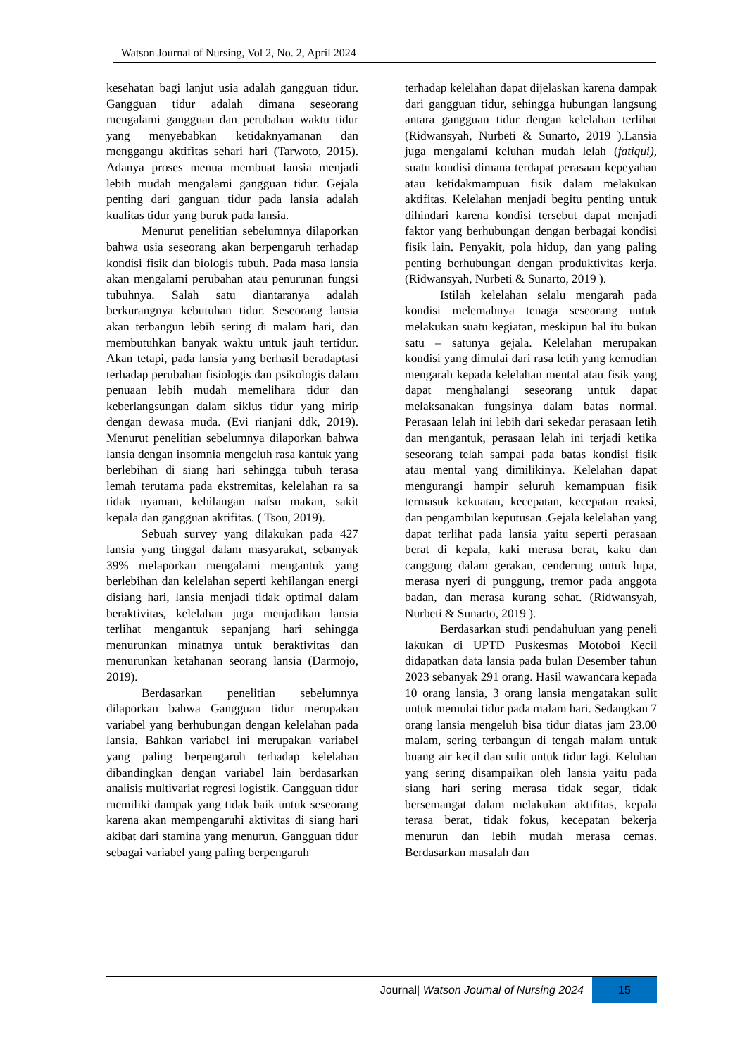Watson Journal of Nursing, Vol 2, No. 2, April 2024
kesehatan bagi lanjut usia adalah gangguan tidur. Gangguan tidur adalah dimana seseorang mengalami gangguan dan perubahan waktu tidur yang menyebabkan ketidaknyamanan dan menggangu aktifitas sehari hari (Tarwoto, 2015). Adanya proses menua membuat lansia menjadi lebih mudah mengalami gangguan tidur. Gejala penting dari ganguan tidur pada lansia adalah kualitas tidur yang buruk pada lansia.
Menurut penelitian sebelumnya dilaporkan bahwa usia seseorang akan berpengaruh terhadap kondisi fisik dan biologis tubuh. Pada masa lansia akan mengalami perubahan atau penurunan fungsi tubuhnya. Salah satu diantaranya adalah berkurangnya kebutuhan tidur. Seseorang lansia akan terbangun lebih sering di malam hari, dan membutuhkan banyak waktu untuk jauh tertidur. Akan tetapi, pada lansia yang berhasil beradaptasi terhadap perubahan fisiologis dan psikologis dalam penuaan lebih mudah memelihara tidur dan keberlangsungan dalam siklus tidur yang mirip dengan dewasa muda. (Evi rianjani ddk, 2019). Menurut penelitian sebelumnya dilaporkan bahwa lansia dengan insomnia mengeluh rasa kantuk yang berlebihan di siang hari sehingga tubuh terasa lemah terutama pada ekstremitas, kelelahan ra sa tidak nyaman, kehilangan nafsu makan, sakit kepala dan gangguan aktifitas. ( Tsou, 2019).
Sebuah survey yang dilakukan pada 427 lansia yang tinggal dalam masyarakat, sebanyak 39% melaporkan mengalami mengantuk yang berlebihan dan kelelahan seperti kehilangan energi disiang hari, lansia menjadi tidak optimal dalam beraktivitas, kelelahan juga menjadikan lansia terlihat mengantuk sepanjang hari sehingga menurunkan minatnya untuk beraktivitas dan menurunkan ketahanan seorang lansia (Darmojo, 2019).
Berdasarkan penelitian sebelumnya dilaporkan bahwa Gangguan tidur merupakan variabel yang berhubungan dengan kelelahan pada lansia. Bahkan variabel ini merupakan variabel yang paling berpengaruh terhadap kelelahan dibandingkan dengan variabel lain berdasarkan analisis multivariat regresi logistik. Gangguan tidur memiliki dampak yang tidak baik untuk seseorang karena akan mempengaruhi aktivitas di siang hari akibat dari stamina yang menurun. Gangguan tidur sebagai variabel yang paling berpengaruh
terhadap kelelahan dapat dijelaskan karena dampak dari gangguan tidur, sehingga hubungan langsung antara gangguan tidur dengan kelelahan terlihat (Ridwansyah, Nurbeti & Sunarto, 2019 ).Lansia juga mengalami keluhan mudah lelah (fatiqui), suatu kondisi dimana terdapat perasaan kepeyahan atau ketidakmampuan fisik dalam melakukan aktifitas. Kelelahan menjadi begitu penting untuk dihindari karena kondisi tersebut dapat menjadi faktor yang berhubungan dengan berbagai kondisi fisik lain. Penyakit, pola hidup, dan yang paling penting berhubungan dengan produktivitas kerja. (Ridwansyah, Nurbeti & Sunarto, 2019 ).
Istilah kelelahan selalu mengarah pada kondisi melemahnya tenaga seseorang untuk melakukan suatu kegiatan, meskipun hal itu bukan satu – satunya gejala. Kelelahan merupakan kondisi yang dimulai dari rasa letih yang kemudian mengarah kepada kelelahan mental atau fisik yang dapat menghalangi seseorang untuk dapat melaksanakan fungsinya dalam batas normal. Perasaan lelah ini lebih dari sekedar perasaan letih dan mengantuk, perasaan lelah ini terjadi ketika seseorang telah sampai pada batas kondisi fisik atau mental yang dimilikinya. Kelelahan dapat mengurangi hampir seluruh kemampuan fisik termasuk kekuatan, kecepatan, kecepatan reaksi, dan pengambilan keputusan .Gejala kelelahan yang dapat terlihat pada lansia yaitu seperti perasaan berat di kepala, kaki merasa berat, kaku dan canggung dalam gerakan, cenderung untuk lupa, merasa nyeri di punggung, tremor pada anggota badan, dan merasa kurang sehat. (Ridwansyah, Nurbeti & Sunarto, 2019 ).
Berdasarkan studi pendahuluan yang peneli lakukan di UPTD Puskesmas Motoboi Kecil didapatkan data lansia pada bulan Desember tahun 2023 sebanyak 291 orang. Hasil wawancara kepada 10 orang lansia, 3 orang lansia mengatakan sulit untuk memulai tidur pada malam hari. Sedangkan 7 orang lansia mengeluh bisa tidur diatas jam 23.00 malam, sering terbangun di tengah malam untuk buang air kecil dan sulit untuk tidur lagi. Keluhan yang sering disampaikan oleh lansia yaitu pada siang hari sering merasa tidak segar, tidak bersemangat dalam melakukan aktifitas, kepala terasa berat, tidak fokus, kecepatan bekerja menurun dan lebih mudah merasa cemas. Berdasarkan masalah dan
Journal| Watson Journal of Nursing 2024
15